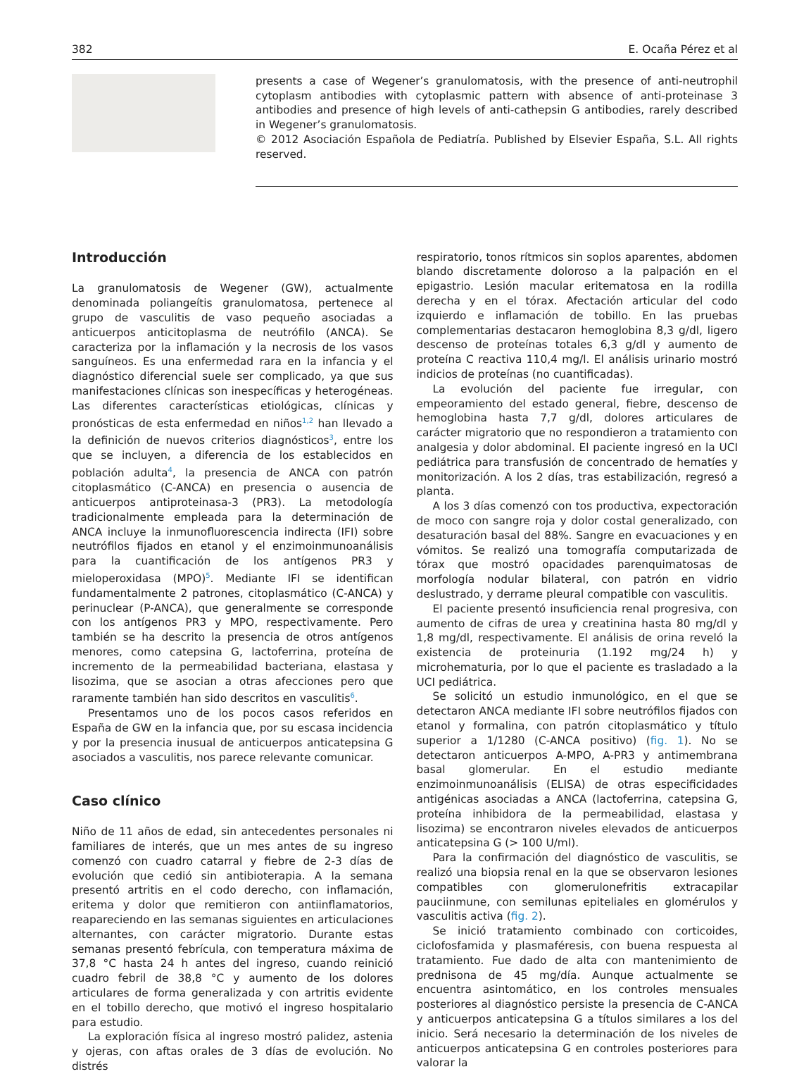382 E. Ocaña Pérez et al
presents a case of Wegener’s granulomatosis, with the presence of anti-neutrophil cytoplasm antibodies with cytoplasmic pattern with absence of anti-proteinase 3 antibodies and presence of high levels of anti-cathepsin G antibodies, rarely described in Wegener’s granulomatosis.
© 2012 Asociación Española de Pediatría. Published by Elsevier España, S.L. All rights reserved.
Introducción
La granulomatosis de Wegener (GW), actualmente denominada poliangeítis granulomatosa, pertenece al grupo de vasculitis de vaso pequeño asociadas a anticuerpos anticitoplasma de neutrófilo (ANCA). Se caracteriza por la inflamación y la necrosis de los vasos sanguíneos. Es una enfermedad rara en la infancia y el diagnóstico diferencial suele ser complicado, ya que sus manifestaciones clínicas son inespecíficas y heterogéneas. Las diferentes características etiológicas, clínicas y pronósticas de esta enfermedad en niños<sup>1,2</sup> han llevado a la definición de nuevos criterios diagnósticos<sup>3</sup>, entre los que se incluyen, a diferencia de los establecidos en población adulta<sup>4</sup>, la presencia de ANCA con patrón citoplasmático (C-ANCA) en presencia o ausencia de anticuerpos antiproteinasa-3 (PR3). La metodología tradicionalmente empleada para la determinación de ANCA incluye la inmunofluorescencia indirecta (IFI) sobre neutrófilos fijados en etanol y el enzimoinmunoanálisis para la cuantificación de los antígenos PR3 y mieloperoxidasa (MPO)<sup>5</sup>. Mediante IFI se identifican fundamentalmente 2 patrones, citoplasmático (C-ANCA) y perinuclear (P-ANCA), que generalmente se corresponde con los antígenos PR3 y MPO, respectivamente. Pero también se ha descrito la presencia de otros antígenos menores, como catepsina G, lactoferrina, proteína de incremento de la permeabilidad bacteriana, elastasa y lisozima, que se asocian a otras afecciones pero que raramente también han sido descritos en vasculitis<sup>6</sup>.
Presentamos uno de los pocos casos referidos en España de GW en la infancia que, por su escasa incidencia y por la presencia inusual de anticuerpos anticatepsina G asociados a vasculitis, nos parece relevante comunicar.
Caso clínico
Niño de 11 años de edad, sin antecedentes personales ni familiares de interés, que un mes antes de su ingreso comenzó con cuadro catarral y fiebre de 2-3 días de evolución que cedió sin antibioterapia. A la semana presentó artritis en el codo derecho, con inflamación, eritema y dolor que remitieron con antiinflamatorios, reapareciendo en las semanas siguientes en articulaciones alternantes, con carácter migratorio. Durante estas semanas presentó febrícula, con temperatura máxima de 37,8 °C hasta 24 h antes del ingreso, cuando reinició cuadro febril de 38,8 °C y aumento de los dolores articulares de forma generalizada y con artritis evidente en el tobillo derecho, que motivó el ingreso hospitalario para estudio.
La exploración física al ingreso mostró palidez, astenia y ojeras, con aftas orales de 3 días de evolución. No distrés
respiratorio, tonos rítmicos sin soplos aparentes, abdomen blando discretamente doloroso a la palpación en el epigastrio. Lesión macular eritematosa en la rodilla derecha y en el tórax. Afectación articular del codo izquierdo e inflamación de tobillo. En las pruebas complementarias destacaron hemoglobina 8,3 g/dl, ligero descenso de proteínas totales 6,3 g/dl y aumento de proteína C reactiva 110,4 mg/l. El análisis urinario mostró indicios de proteínas (no cuantificadas).
La evolución del paciente fue irregular, con empeoramiento del estado general, fiebre, descenso de hemoglobina hasta 7,7 g/dl, dolores articulares de carácter migratorio que no respondieron a tratamiento con analgesia y dolor abdominal. El paciente ingresó en la UCI pediátrica para transfusión de concentrado de hematíes y monitorización. A los 2 días, tras estabilización, regresó a planta.
A los 3 días comenzó con tos productiva, expectoración de moco con sangre roja y dolor costal generalizado, con desaturación basal del 88%. Sangre en evacuaciones y en vómitos. Se realizó una tomografía computarizada de tórax que mostró opacidades parenquimatosas de morfología nodular bilateral, con patrón en vidrio deslustrado, y derrame pleural compatible con vasculitis.
El paciente presentó insuficiencia renal progresiva, con aumento de cifras de urea y creatinina hasta 80 mg/dl y 1,8 mg/dl, respectivamente. El análisis de orina reveló la existencia de proteinuria (1.192 mg/24 h) y microhematuria, por lo que el paciente es trasladado a la UCI pediátrica.
Se solicitó un estudio inmunológico, en el que se detectaron ANCA mediante IFI sobre neutrófilos fijados con etanol y formalina, con patrón citoplasmático y título superior a 1/1280 (C-ANCA positivo) (fig. 1). No se detectaron anticuerpos A-MPO, A-PR3 y antimembrana basal glomerular. En el estudio mediante enzimoinmunoanálisis (ELISA) de otras especificidades antigénicas asociadas a ANCA (lactoferrina, catepsina G, proteína inhibidora de la permeabilidad, elastasa y lisozima) se encontraron niveles elevados de anticuerpos anticatepsina G (> 100 U/ml).
Para la confirmación del diagnóstico de vasculitis, se realizó una biopsia renal en la que se observaron lesiones compatibles con glomerulonefritis extracapilar pauciinmune, con semilunas epiteliales en glomérulos y vasculitis activa (fig. 2).
Se inició tratamiento combinado con corticoides, ciclofosfamida y plasmaféresis, con buena respuesta al tratamiento. Fue dado de alta con mantenimiento de prednisona de 45 mg/día. Aunque actualmente se encuentra asintomático, en los controles mensuales posteriores al diagnóstico persiste la presencia de C-ANCA y anticuerpos anticatepsina G a títulos similares a los del inicio. Será necesario la determinación de los niveles de anticuerpos anticatepsina G en controles posteriores para valorar la